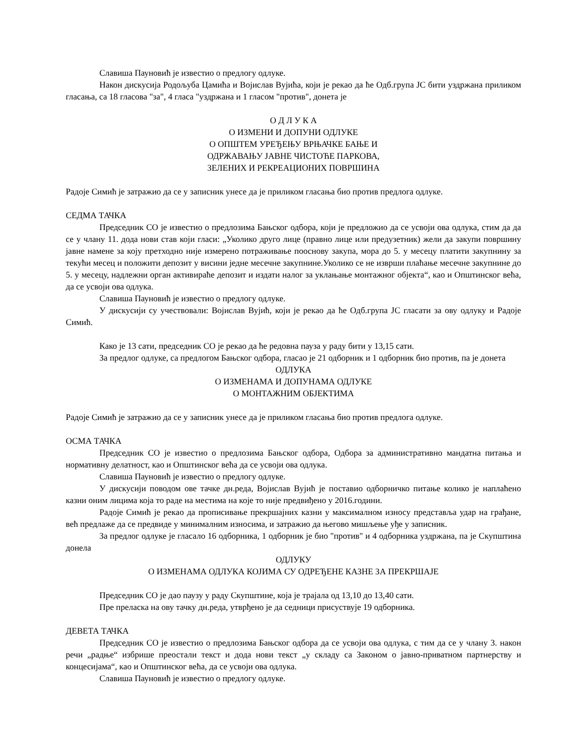Славиша Пауновић је известио о предлогу одлуке.
Након дискусија Родољуба Цамића и Војислав Вујића, који је рекао да ће Одб.група ЈС бити уздржана приликом гласања, са 18 гласова "за", 4 гласа "уздржана и 1 гласом "против", донета је
О Д Л У К А
О ИЗМЕНИ И ДОПУНИ ОДЛУКЕ
О ОПШТЕМ УРЕЂЕЊУ ВРЊАЧКЕ БАЊЕ И
ОДРЖАВАЊУ ЈАВНЕ ЧИСТОЋЕ ПАРКОВА,
ЗЕЛЕНИХ И РЕКРЕАЦИОНИХ ПОВРШИНА
Радоје Симић је затражио да се у записник унесе да је приликом гласања био против предлога одлуке.
СЕДМА ТАЧКА
Председник СО је известио о предлозима Бањског одбора, који је предложио да се усвоји ова одлука, стим да да се у члану 11. дода нови став који гласи: „Уколико друго лице (правно лице или предузетник) жели да закупи површину јавне намене за коју претходно није измерено потраживање пооснову закупа, мора до 5. у месецу платити закупнину за текући месец и положити депозит у висини једне месечне закупнине.Уколико се не изврши плаћање месечне закупнине до 5. у месецу, надлежни орган активираће депозит и издати налог за уклањање монтажног објекта“, као и Општинског већа, да се усвоји ова одлука.
Славиша Пауновић је известио о предлогу одлуке.
У дискусији су учествовали: Војислав Вујић, који је рекао да ће Одб.група ЈС гласати за ову одлуку и Радоје Симић.
Како је 13 сати, председник СО је рекао да ће редовна пауза у раду бити у 13,15 сати.
За предлог одлуке, са предлогом Бањског одбора, гласао је 21 одборник и 1 одборник био против, па је донета
ОДЛУКА
О ИЗМЕНАМА И ДОПУНАМА ОДЛУКЕ
О МОНТАЖНИМ ОБЈЕКТИМА
Радоје Симић је затражио да се у записник унесе да је приликом гласања био против предлога одлуке.
ОСМА ТАЧКА
Председник СО је известио о предлозима Бањског одбора, Одбора за административно мандатна питања и нормативну делатност, као и Општинског већа да се усвоји ова одлука.
Славиша Пауновић је известио о предлогу одлуке.
У дискусији поводом ове тачке дн.реда, Војислав Вујић је поставио одборничко питање колико је наплаћено казни оним лицима која то раде на местима на које то није предвиђено у 2016.години.
Радоје Симић је рекао да прописивање прекршајних казни у максималном износу представља удар на грађане, већ предлаже да се предвиде у минималним износима, и затражио да његово мишљење уђе у записник.
За предлог одлуке је гласало 16 одборника, 1 одборник је био "против" и 4 одборника уздржана, па је Скупштина донела
ОДЛУКУ
О ИЗМЕНАМА ОДЛУКА КОЈИМА СУ ОДРЕЂЕНЕ КАЗНЕ ЗА ПРЕКРШАЈЕ
Председник СО је дао паузу у раду Скупштине, која је трајала од 13,10 до 13,40 сати.
Пре преласка на ову тачку дн.реда, утврђено је да седници присуствује 19 одборника.
ДЕВЕТА ТАЧКА
Председник СО је известио о предлозима Бањског одбора да се усвоји ова одлука, с тим да се у члану 3. након речи „радње“ избрише преостали текст и дода нови текст „у складу са Законом о јавно-приватном партнерству и концесијама“, као и Општинског већа, да се усвоји ова одлука.
Славиша Пауновић је известио о предлогу одлуке.